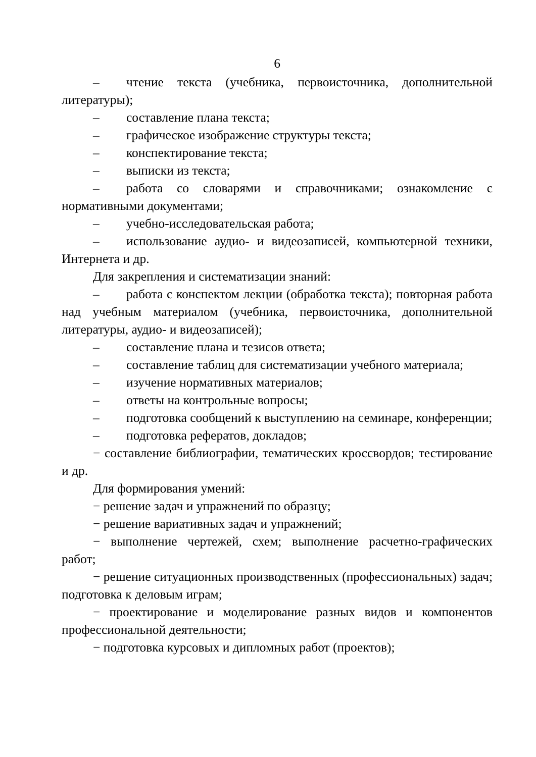6
– чтение текста (учебника, первоисточника, дополнительной литературы);
– составление плана текста;
– графическое изображение структуры текста;
– конспектирование текста;
– выписки из текста;
– работа со словарями и справочниками; ознакомление с нормативными документами;
– учебно-исследовательская работа;
– использование аудио- и видеозаписей, компьютерной техники, Интернета и др.
Для закрепления и систематизации знаний:
– работа с конспектом лекции (обработка текста); повторная работа над учебным материалом (учебника, первоисточника, дополнительной литературы, аудио- и видеозаписей);
– составление плана и тезисов ответа;
– составление таблиц для систематизации учебного материала;
– изучение нормативных материалов;
– ответы на контрольные вопросы;
– подготовка сообщений к выступлению на семинаре, конференции;
– подготовка рефератов, докладов;
− составление библиографии, тематических кроссвордов; тестирование и др.
Для формирования умений:
− решение задач и упражнений по образцу;
− решение вариативных задач и упражнений;
− выполнение чертежей, схем; выполнение расчетно-графических работ;
− решение ситуационных производственных (профессиональных) задач; подготовка к деловым играм;
− проектирование и моделирование разных видов и компонентов профессиональной деятельности;
− подготовка курсовых и дипломных работ (проектов);